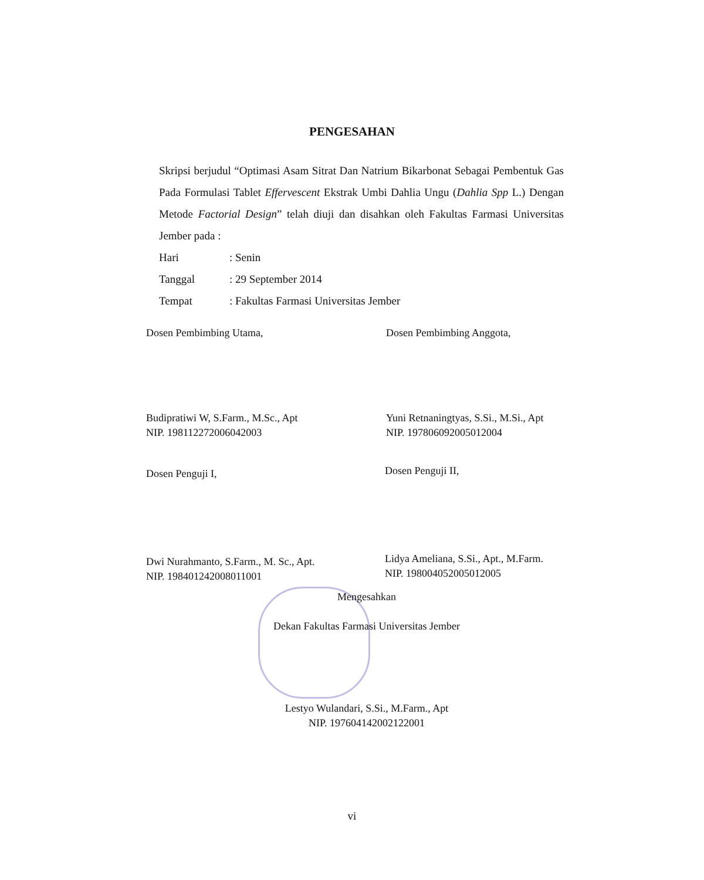PENGESAHAN
Skripsi berjudul “Optimasi Asam Sitrat Dan Natrium Bikarbonat Sebagai Pembentuk Gas Pada Formulasi Tablet Effervescent Ekstrak Umbi Dahlia Ungu (Dahlia Spp L.) Dengan Metode Factorial Design” telah diuji dan disahkan oleh Fakultas Farmasi Universitas Jember pada :
Hari: Senin
Tanggal: 29 September 2014
Tempat: Fakultas Farmasi Universitas Jember
Dosen Pembimbing Utama,
Budipratiwi W, S.Farm., M.Sc., Apt
NIP. 198112272006042003
Dosen Pembimbing Anggota,
Yuni Retnaningtyas, S.Si., M.Si., Apt
NIP. 197806092005012004
Dosen Penguji I,
Dwi Nurahmanto, S.Farm., M. Sc., Apt.
NIP. 198401242008011001
Dosen Penguji II,
Lidya Ameliana, S.Si., Apt., M.Farm.
NIP. 198004052005012005
Mengesahkan
Dekan Fakultas Farmasi Universitas Jember
Lestyo Wulandari, S.Si., M.Farm., Apt
NIP. 197604142002122001
vi